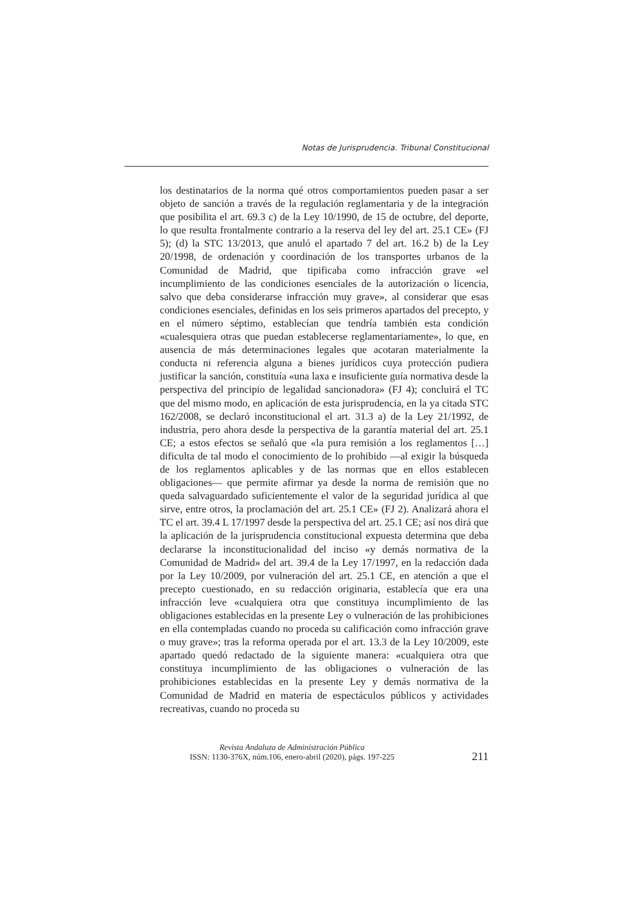Notas de Jurisprudencia. Tribunal Constitucional
los destinatarios de la norma qué otros comportamientos pueden pasar a ser objeto de sanción a través de la regulación reglamentaria y de la integración que posibilita el art. 69.3 c) de la Ley 10/1990, de 15 de octubre, del deporte, lo que resulta frontalmente contrario a la reserva del ley del art. 25.1 CE» (FJ 5); (d) la STC 13/2013, que anuló el apartado 7 del art. 16.2 b) de la Ley 20/1998, de ordenación y coordinación de los transportes urbanos de la Comunidad de Madrid, que tipificaba como infracción grave «el incumplimiento de las condiciones esenciales de la autorización o licencia, salvo que deba considerarse infracción muy grave», al considerar que esas condiciones esenciales, definidas en los seis primeros apartados del precepto, y en el número séptimo, establecían que tendría también esta condición «cualesquiera otras que puedan establecerse reglamentariamente», lo que, en ausencia de más determinaciones legales que acotaran materialmente la conducta ni referencia alguna a bienes jurídicos cuya protección pudiera justificar la sanción, constituía «una laxa e insuficiente guía normativa desde la perspectiva del principio de legalidad sancionadora» (FJ 4); concluirá el TC que del mismo modo, en aplicación de esta jurisprudencia, en la ya citada STC 162/2008, se declaró inconstitucional el art. 31.3 a) de la Ley 21/1992, de industria, pero ahora desde la perspectiva de la garantía material del art. 25.1 CE; a estos efectos se señaló que «la pura remisión a los reglamentos […] dificulta de tal modo el conocimiento de lo prohibido —al exigir la búsqueda de los reglamentos aplicables y de las normas que en ellos establecen obligaciones— que permite afirmar ya desde la norma de remisión que no queda salvaguardado suficientemente el valor de la seguridad jurídica al que sirve, entre otros, la proclamación del art. 25.1 CE» (FJ 2). Analizará ahora el TC el art. 39.4 L 17/1997 desde la perspectiva del art. 25.1 CE; así nos dirá que la aplicación de la jurisprudencia constitucional expuesta determina que deba declararse la inconstitucionalidad del inciso «y demás normativa de la Comunidad de Madrid» del art. 39.4 de la Ley 17/1997, en la redacción dada por la Ley 10/2009, por vulneración del art. 25.1 CE, en atención a que el precepto cuestionado, en su redacción originaria, establecía que era una infracción leve «cualquiera otra que constituya incumplimiento de las obligaciones establecidas en la presente Ley o vulneración de las prohibiciones en ella contempladas cuando no proceda su calificación como infracción grave o muy grave»; tras la reforma operada por el art. 13.3 de la Ley 10/2009, este apartado quedó redactado de la siguiente manera: «cualquiera otra que constituya incumplimiento de las obligaciones o vulneración de las prohibiciones establecidas en la presente Ley y demás normativa de la Comunidad de Madrid en materia de espectáculos públicos y actividades recreativas, cuando no proceda su
Revista Andaluza de Administración Pública
ISSN: 1130-376X, núm.106, enero-abril (2020), págs. 197-225 211